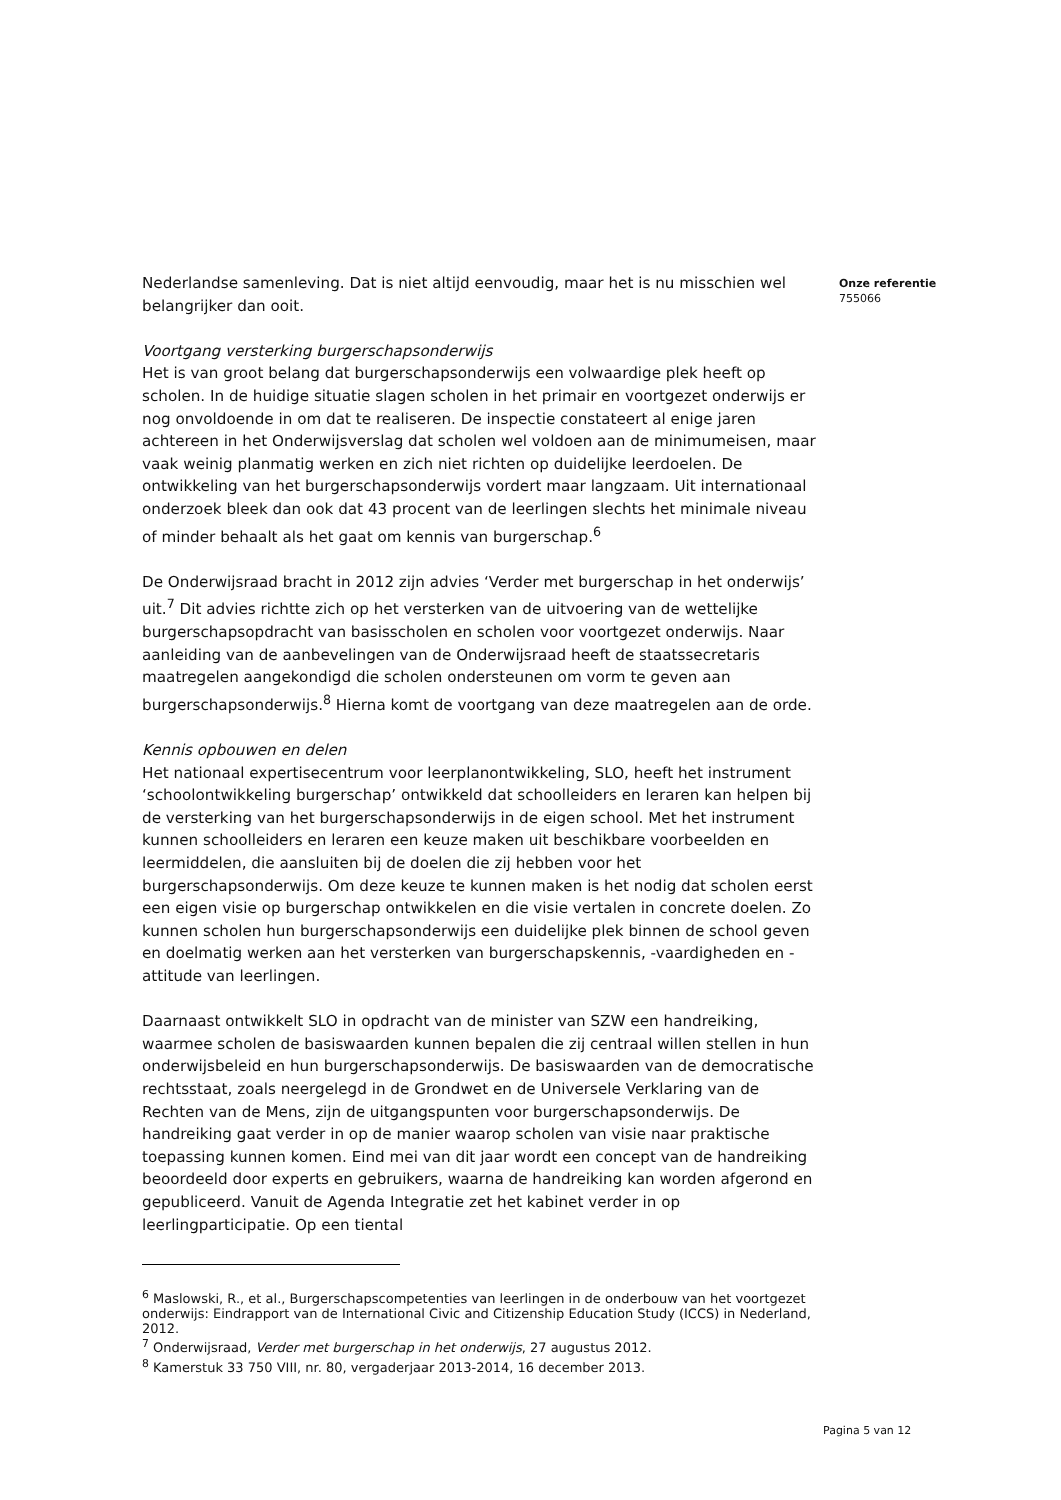Onze referentie
755066
Nederlandse samenleving. Dat is niet altijd eenvoudig, maar het is nu misschien wel belangrijker dan ooit.
Voortgang versterking burgerschapsonderwijs
Het is van groot belang dat burgerschapsonderwijs een volwaardige plek heeft op scholen. In de huidige situatie slagen scholen in het primair en voortgezet onderwijs er nog onvoldoende in om dat te realiseren. De inspectie constateert al enige jaren achtereen in het Onderwijsverslag dat scholen wel voldoen aan de minimumeisen, maar vaak weinig planmatig werken en zich niet richten op duidelijke leerdoelen. De ontwikkeling van het burgerschapsonderwijs vordert maar langzaam. Uit internationaal onderzoek bleek dan ook dat 43 procent van de leerlingen slechts het minimale niveau of minder behaalt als het gaat om kennis van burgerschap.<sup>6</sup>
De Onderwijsraad bracht in 2012 zijn advies ‘Verder met burgerschap in het onderwijs’ uit.<sup>7</sup> Dit advies richtte zich op het versterken van de uitvoering van de wettelijke burgerschapsopdracht van basisscholen en scholen voor voortgezet onderwijs. Naar aanleiding van de aanbevelingen van de Onderwijsraad heeft de staatssecretaris maatregelen aangekondigd die scholen ondersteunen om vorm te geven aan burgerschapsonderwijs.<sup>8</sup> Hierna komt de voortgang van deze maatregelen aan de orde.
Kennis opbouwen en delen
Het nationaal expertisecentrum voor leerplanontwikkeling, SLO, heeft het instrument ‘schoolontwikkeling burgerschap’ ontwikkeld dat schoolleiders en leraren kan helpen bij de versterking van het burgerschapsonderwijs in de eigen school. Met het instrument kunnen schoolleiders en leraren een keuze maken uit beschikbare voorbeelden en leermiddelen, die aansluiten bij de doelen die zij hebben voor het burgerschapsonderwijs. Om deze keuze te kunnen maken is het nodig dat scholen eerst een eigen visie op burgerschap ontwikkelen en die visie vertalen in concrete doelen. Zo kunnen scholen hun burgerschapsonderwijs een duidelijke plek binnen de school geven en doelmatig werken aan het versterken van burgerschapskennis, -vaardigheden en -attitude van leerlingen.
Daarnaast ontwikkelt SLO in opdracht van de minister van SZW een handreiking, waarmee scholen de basiswaarden kunnen bepalen die zij centraal willen stellen in hun onderwijsbeleid en hun burgerschapsonderwijs. De basiswaarden van de democratische rechtsstaat, zoals neergelegd in de Grondwet en de Universele Verklaring van de Rechten van de Mens, zijn de uitgangspunten voor burgerschapsonderwijs. De handreiking gaat verder in op de manier waarop scholen van visie naar praktische toepassing kunnen komen. Eind mei van dit jaar wordt een concept van de handreiking beoordeeld door experts en gebruikers, waarna de handreiking kan worden afgerond en gepubliceerd. Vanuit de Agenda Integratie zet het kabinet verder in op leerlingparticipatie. Op een tiental
<sup>6</sup> Maslowski, R., et al., Burgerschapscompetenties van leerlingen in de onderbouw van het voortgezet onderwijs: Eindrapport van de International Civic and Citizenship Education Study (ICCS) in Nederland, 2012.
<sup>7</sup> Onderwijsraad, Verder met burgerschap in het onderwijs, 27 augustus 2012.
<sup>8</sup> Kamerstuk 33 750 VIII, nr. 80, vergaderjaar 2013-2014, 16 december 2013.
Pagina 5 van 12